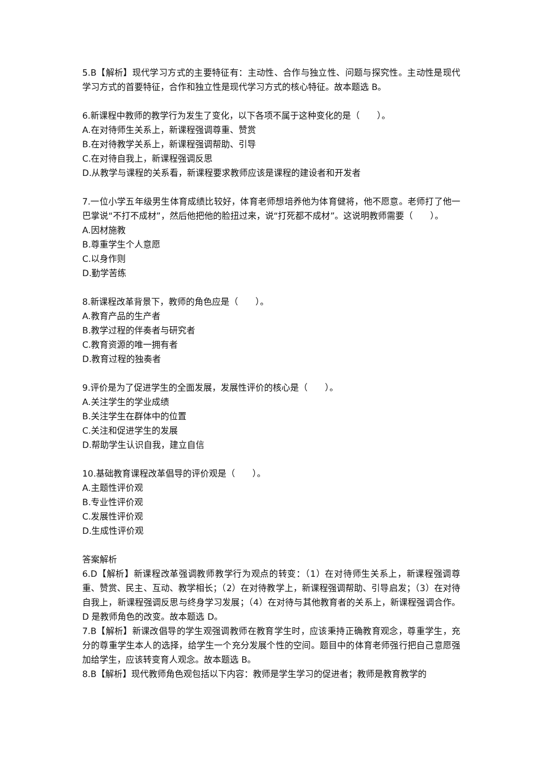5.B【解析】现代学习方式的主要特征有：主动性、合作与独立性、问题与探究性。主动性是现代学习方式的首要特征，合作和独立性是现代学习方式的核心特征。故本题选 B。
6.新课程中教师的教学行为发生了变化，以下各项不属于这种变化的是（　　）。
A.在对待师生关系上，新课程强调尊重、赞赏
B.在对待教学关系上，新课程强调帮助、引导
C.在对待自我上，新课程强调反思
D.从教学与课程的关系看，新课程要求教师应该是课程的建设者和开发者
7.一位小学五年级男生体育成绩比较好，体育老师想培养他为体育健将，他不愿意。老师打了他一巴掌说“不打不成材”，然后他把他的脸扭过来，说“打死都不成材”。这说明教师需要（　　）。
A.因材施教
B.尊重学生个人意愿
C.以身作则
D.勤学苦练
8.新课程改革背景下，教师的角色应是（　　）。
A.教育产品的生产者
B.教学过程的伴奏者与研究者
C.教育资源的唯一拥有者
D.教育过程的独奏者
9.评价是为了促进学生的全面发展，发展性评价的核心是（　　）。
A.关注学生的学业成绩
B.关注学生在群体中的位置
C.关注和促进学生的发展
D.帮助学生认识自我，建立自信
10.基础教育课程改革倡导的评价观是（　　）。
A.主题性评价观
B.专业性评价观
C.发展性评价观
D.生成性评价观
答案解析
6.D【解析】新课程改革强调教师教学行为观点的转变：（1）在对待师生关系上，新课程强调尊重、赞赏、民主、互动、教学相长；（2）在对待教学上，新课程强调帮助、引导启发；（3）在对待自我上，新课程强调反思与终身学习发展；（4）在对待与其他教育者的关系上，新课程强调合作。D 是教师角色的改变。故本题选 D。
7.B【解析】新课改倡导的学生观强调教师在教育学生时，应该秉持正确教育观念，尊重学生，充分的尊重学生本人的选择，给学生一个充分发展个性的空间。题目中的体育老师强行把自己意愿强加给学生，应该转变育人观念。故本题选 B。
8.B【解析】现代教师角色观包括以下内容：教师是学生学习的促进者；教师是教育教学的